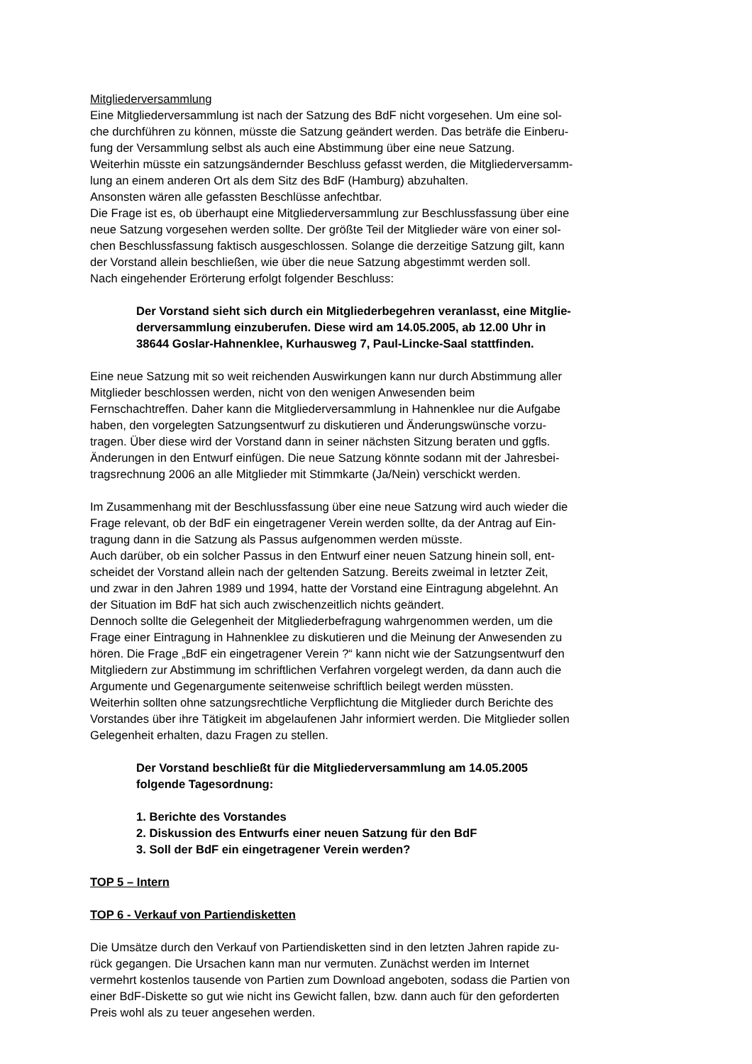Mitgliederversammlung
Eine Mitgliederversammlung ist nach der Satzung des BdF nicht vorgesehen. Um eine sol-
che durchführen zu können, müsste die Satzung geändert werden. Das beträfe die Einberu-
fung der Versammlung selbst als auch eine Abstimmung über eine neue Satzung.
Weiterhin müsste ein satzungsändernder Beschluss gefasst werden, die Mitgliederversamm-
lung an einem anderen Ort als dem Sitz des BdF (Hamburg) abzuhalten.
Ansonsten wären alle gefassten Beschlüsse anfechtbar.
Die Frage ist es, ob überhaupt eine Mitgliederversammlung zur Beschlussfassung über eine
neue Satzung vorgesehen werden sollte. Der größte Teil der Mitglieder wäre von einer sol-
chen Beschlussfassung faktisch ausgeschlossen. Solange die derzeitige Satzung gilt, kann
der Vorstand allein beschließen, wie über die neue Satzung abgestimmt werden soll.
Nach eingehender Erörterung erfolgt folgender Beschluss:
Der Vorstand sieht sich durch ein Mitgliederbegehren veranlasst, eine Mitglie-
derversammlung einzuberufen. Diese wird am 14.05.2005, ab 12.00 Uhr in
38644 Goslar-Hahnenklee, Kurhausweg 7, Paul-Lincke-Saal stattfinden.
Eine neue Satzung mit so weit reichenden Auswirkungen kann nur durch Abstimmung aller
Mitglieder beschlossen werden, nicht von den wenigen Anwesenden beim
Fernschachtreffen. Daher kann die Mitgliederversammlung in Hahnenklee nur die Aufgabe
haben, den vorgelegten Satzungsentwurf zu diskutieren und Änderungswünsche vorzu-
tragen. Über diese wird der Vorstand dann in seiner nächsten Sitzung beraten und ggfls.
Änderungen in den Entwurf einfügen. Die neue Satzung könnte sodann mit der Jahresbei-
tragsrechnung 2006 an alle Mitglieder mit Stimmkarte (Ja/Nein) verschickt werden.
Im Zusammenhang mit der Beschlussfassung über eine neue Satzung wird auch wieder die
Frage relevant, ob der BdF ein eingetragener Verein werden sollte, da der Antrag auf Ein-
tragung dann in die Satzung als Passus aufgenommen werden müsste.
Auch darüber, ob ein solcher Passus in den Entwurf einer neuen Satzung hinein soll, ent-
scheidet der Vorstand allein nach der geltenden Satzung. Bereits zweimal in letzter Zeit,
und zwar in den Jahren 1989 und 1994, hatte der Vorstand eine Eintragung abgelehnt. An
der Situation im BdF hat sich auch zwischenzeitlich nichts geändert.
Dennoch sollte die Gelegenheit der Mitgliederbefragung wahrgenommen werden, um die
Frage einer Eintragung in Hahnenklee zu diskutieren und die Meinung der Anwesenden zu
hören. Die Frage „BdF ein eingetragener Verein ?“ kann nicht wie der Satzungsentwurf den
Mitgliedern zur Abstimmung im schriftlichen Verfahren vorgelegt werden, da dann auch die
Argumente und Gegenargumente seitenweise schriftlich beilegt werden müssten.
Weiterhin sollten ohne satzungsrechtliche Verpflichtung die Mitglieder durch Berichte des
Vorstandes über ihre Tätigkeit im abgelaufenen Jahr informiert werden. Die Mitglieder sollen
Gelegenheit erhalten, dazu Fragen zu stellen.
Der Vorstand beschließt für die Mitgliederversammlung am 14.05.2005
folgende Tagesordnung:
1. Berichte des Vorstandes
2. Diskussion des Entwurfs einer neuen Satzung für den BdF
3. Soll der BdF ein eingetragener Verein werden?
TOP 5 – Intern
TOP 6 - Verkauf von Partiendisketten
Die Umsätze durch den Verkauf von Partiendisketten sind in den letzten Jahren rapide zu-
rück gegangen. Die Ursachen kann man nur vermuten. Zunächst werden im Internet
vermehrt kostenlos tausende von Partien zum Download angeboten, sodass die Partien von
einer BdF-Diskette so gut wie nicht ins Gewicht fallen, bzw. dann auch für den geforderten
Preis wohl als zu teuer angesehen werden.